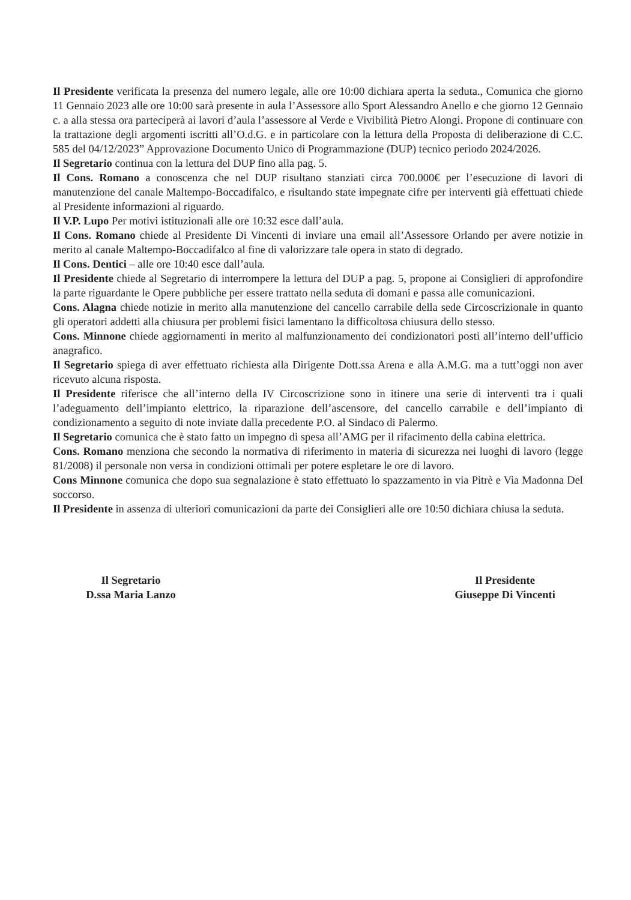Il Presidente verificata la presenza del numero legale, alle ore 10:00 dichiara aperta la seduta., Comunica che giorno 11 Gennaio 2023 alle ore 10:00 sarà presente in aula l’Assessore allo Sport Alessandro Anello e che giorno 12 Gennaio c. a alla stessa ora parteciperà ai lavori d’aula l’assessore al Verde e Vivibilità Pietro Alongi. Propone di continuare con la trattazione degli argomenti iscritti all’O.d.G. e in particolare con la lettura della Proposta di deliberazione di C.C. 585 del 04/12/2023” Approvazione Documento Unico di Programmazione (DUP) tecnico periodo 2024/2026.
Il Segretario continua con la lettura del DUP fino alla pag. 5.
Il Cons. Romano a conoscenza che nel DUP risultano stanziati circa 700.000€ per l’esecuzione di lavori di manutenzione del canale Maltempo-Boccadifalco, e risultando state impegnate cifre per interventi già effettuati chiede al Presidente informazioni al riguardo.
Il V.P. Lupo Per motivi istituzionali alle ore 10:32 esce dall’aula.
Il Cons. Romano chiede al Presidente Di Vincenti di inviare una email all’Assessore Orlando per avere notizie in merito al canale Maltempo-Boccadifalco al fine di valorizzare tale opera in stato di degrado.
Il Cons. Dentici – alle ore 10:40 esce dall’aula.
Il Presidente chiede al Segretario di interrompere la lettura del DUP a pag. 5, propone ai Consiglieri di approfondire la parte riguardante le Opere pubbliche per essere trattato nella seduta di domani e passa alle comunicazioni.
Cons. Alagna chiede notizie in merito alla manutenzione del cancello carrabile della sede Circoscrizionale in quanto gli operatori addetti alla chiusura per problemi fisici lamentano la difficoltosa chiusura dello stesso.
Cons. Minnone chiede aggiornamenti in merito al malfunzionamento dei condizionatori posti all’interno dell’ufficio anagrafico.
Il Segretario spiega di aver effettuato richiesta alla Dirigente Dott.ssa Arena e alla A.M.G. ma a tutt’oggi non aver ricevuto alcuna risposta.
Il Presidente riferisce che all’interno della IV Circoscrizione sono in itinere una serie di interventi tra i quali l’adeguamento dell’impianto elettrico, la riparazione dell’ascensore, del cancello carrabile e dell’impianto di condizionamento a seguito di note inviate dalla precedente P.O. al Sindaco di Palermo.
Il Segretario comunica che è stato fatto un impegno di spesa all’AMG per il rifacimento della cabina elettrica.
Cons. Romano menziona che secondo la normativa di riferimento in materia di sicurezza nei luoghi di lavoro (legge 81/2008) il personale non versa in condizioni ottimali per potere espletare le ore di lavoro.
Cons Minnone comunica che dopo sua segnalazione è stato effettuato lo spazzamento in via Pitrè e Via Madonna Del soccorso.
Il Presidente in assenza di ulteriori comunicazioni da parte dei Consiglieri alle ore 10:50 dichiara chiusa la seduta.
Il Segretario
D.ssa Maria Lanzo
Il Presidente
Giuseppe Di Vincenti